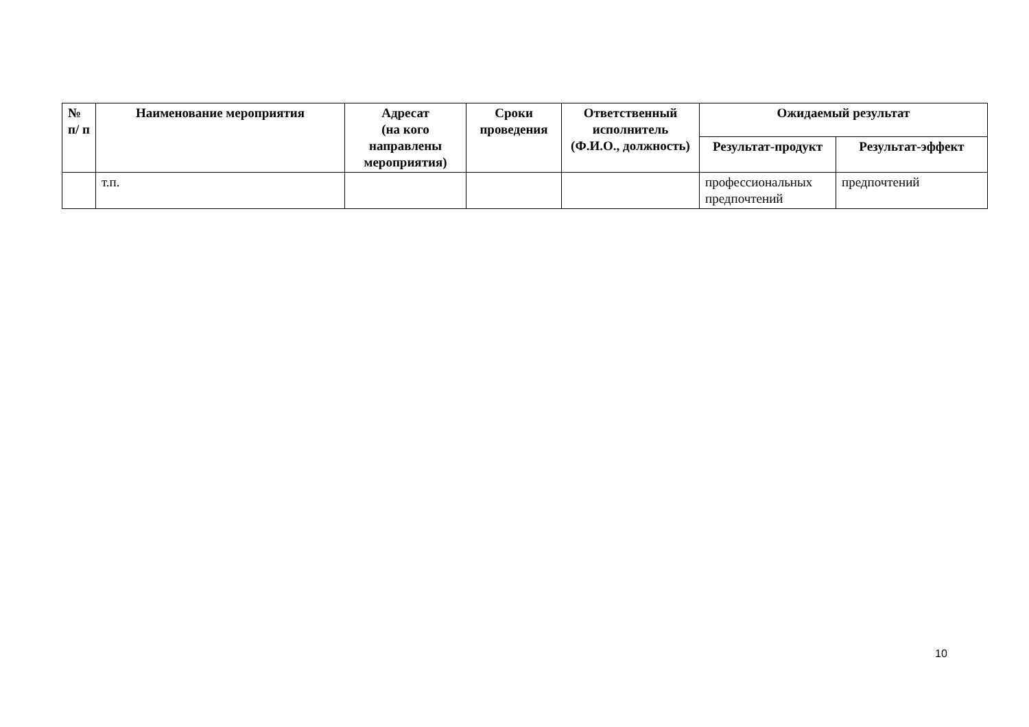| № п/ п | Наименование мероприятия | Адресат (на кого направлены мероприятия) | Сроки проведения | Ответственный исполнитель (Ф.И.О., должность) | Ожидаемый результат | |
| --- | --- | --- | --- | --- | --- | --- |
| | | | | | Результат-продукт | Результат-эффект |
| | т.п. | | | | профессиональных предпочтений | предпочтений |
10